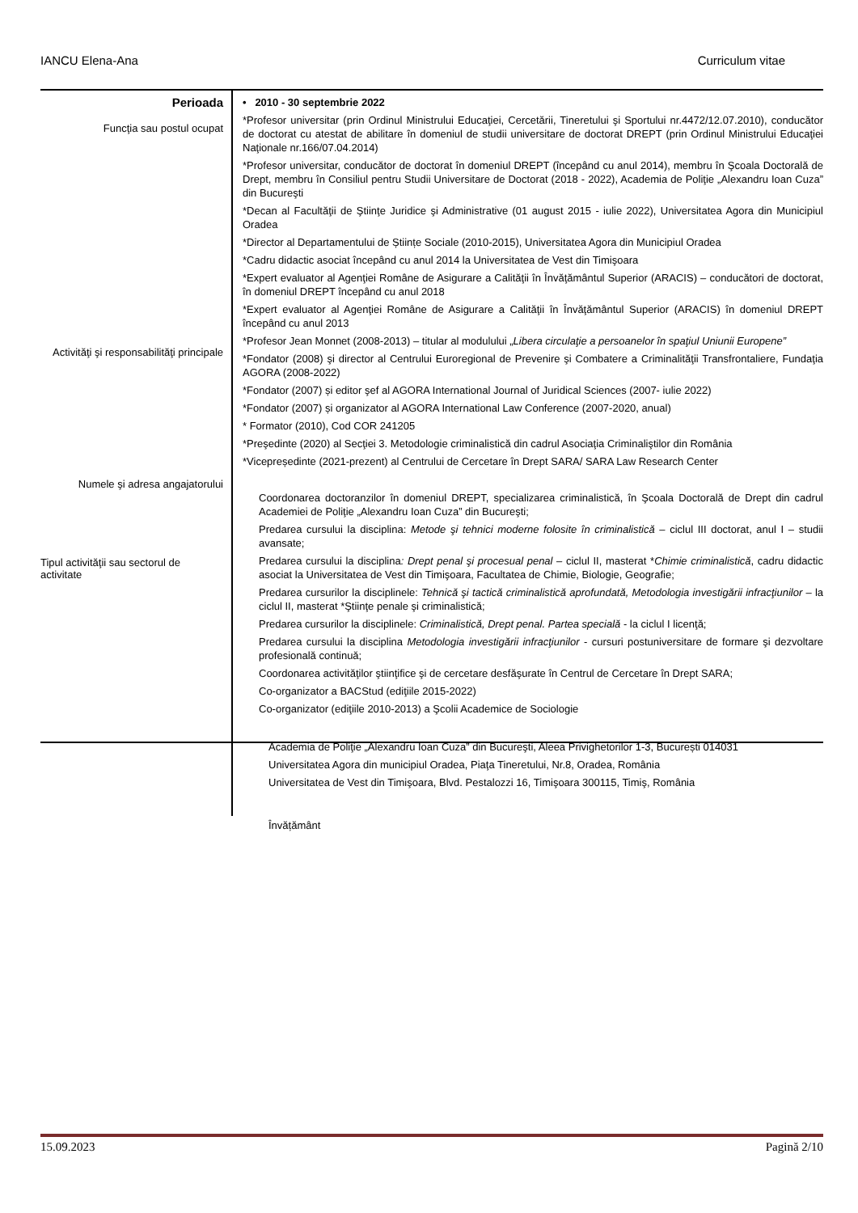IANCU Elena-Ana Curriculum vitae
Perioada
Funcţia sau postul ocupat
Activităţi şi responsabilităţi principale
Numele şi adresa angajatorului
Tipul activităţii sau sectorul de activitate
• 2010 - 30 septembrie 2022
*Profesor universitar (prin Ordinul Ministrului Educaţiei, Cercetării, Tineretului şi Sportului nr.4472/12.07.2010), conducător de doctorat cu atestat de abilitare în domeniul de studii universitare de doctorat DREPT (prin Ordinul Ministrului Educaţiei Naţionale nr.166/07.04.2014)
*Profesor universitar, conducător de doctorat în domeniul DREPT (începând cu anul 2014), membru în Şcoala Doctorală de Drept, membru în Consiliul pentru Studii Universitare de Doctorat (2018 - 2022), Academia de Poliţie „Alexandru Ioan Cuza” din Bucureşti
*Decan al Facultăţii de Ştiinţe Juridice şi Administrative (01 august 2015 - iulie 2022), Universitatea Agora din Municipiul Oradea
*Director al Departamentului de Științe Sociale (2010-2015), Universitatea Agora din Municipiul Oradea
*Cadru didactic asociat începând cu anul 2014 la Universitatea de Vest din Timişoara
*Expert evaluator al Agenţiei Române de Asigurare a Calităţii în Învăţământul Superior (ARACIS) – conducători de doctorat, în domeniul DREPT începând cu anul 2018
*Expert evaluator al Agenţiei Române de Asigurare a Calităţii în Învăţământul Superior (ARACIS) în domeniul DREPT începând cu anul 2013
*Profesor Jean Monnet (2008-2013) – titular al modulului „Libera circulaţie a persoanelor în spaţiul Uniunii Europene”
*Fondator (2008) şi director al Centrului Euroregional de Prevenire şi Combatere a Criminalităţii Transfrontaliere, Fundaţia AGORA (2008-2022)
*Fondator (2007) și editor şef al AGORA International Journal of Juridical Sciences (2007- iulie 2022)
*Fondator (2007) și organizator al AGORA International Law Conference (2007-2020, anual)
* Formator (2010), Cod COR 241205
*Preşedinte (2020) al Secţiei 3. Metodologie criminalistică din cadrul Asociaţia Criminaliştilor din România
*Vicepreședinte (2021-prezent) al Centrului de Cercetare în Drept SARA/ SARA Law Research Center
Coordonarea doctoranzilor în domeniul DREPT, specializarea criminalistică, în Şcoala Doctorală de Drept din cadrul Academiei de Poliţie „Alexandru Ioan Cuza” din Bucureşti;
Predarea cursului la disciplina: Metode şi tehnici moderne folosite în criminalistică – ciclul III doctorat, anul I – studii avansate;
Predarea cursului la disciplina: Drept penal şi procesual penal – ciclul II, masterat *Chimie criminalistică, cadru didactic asociat la Universitatea de Vest din Timişoara, Facultatea de Chimie, Biologie, Geografie;
Predarea cursurilor la disciplinele: Tehnică şi tactică criminalistică aprofundată, Metodologia investigării infracţiunilor – la ciclul II, masterat *Ştiinţe penale şi criminalistică;
Predarea cursurilor la disciplinele: Criminalistică, Drept penal. Partea specială - la ciclul I licenţă;
Predarea cursului la disciplina Metodologia investigării infracţiunilor - cursuri postuniversitare de formare şi dezvoltare profesională continuă;
Coordonarea activităţilor ştiinţifice şi de cercetare desfăşurate în Centrul de Cercetare în Drept SARA;
Co-organizator a BACStud (ediţiile 2015-2022)
Co-organizator (ediţiile 2010-2013) a Şcolii Academice de Sociologie
Academia de Poliţie „Alexandru Ioan Cuza” din Bucureşti, Aleea Privighetorilor 1-3, București 014031
Universitatea Agora din municipiul Oradea, Piaţa Tineretului, Nr.8, Oradea, România
Universitatea de Vest din Timişoara, Blvd. Pestalozzi 16, Timişoara 300115, Timiş, România
Învățământ
15.09.2023 Pagină 2/10